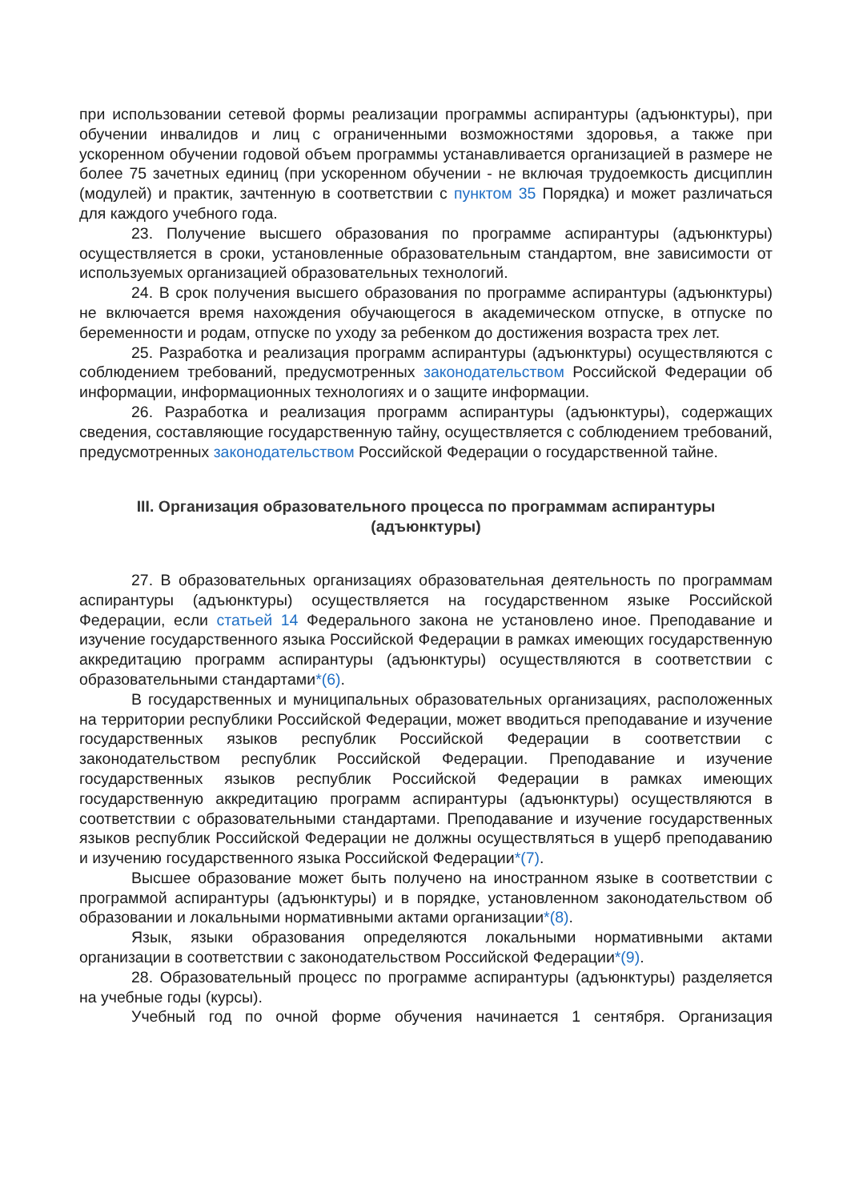при использовании сетевой формы реализации программы аспирантуры (адъюнктуры), при обучении инвалидов и лиц с ограниченными возможностями здоровья, а также при ускоренном обучении годовой объем программы устанавливается организацией в размере не более 75 зачетных единиц (при ускоренном обучении - не включая трудоемкость дисциплин (модулей) и практик, зачтенную в соответствии с пунктом 35 Порядка) и может различаться для каждого учебного года.
23. Получение высшего образования по программе аспирантуры (адъюнктуры) осуществляется в сроки, установленные образовательным стандартом, вне зависимости от используемых организацией образовательных технологий.
24. В срок получения высшего образования по программе аспирантуры (адъюнктуры) не включается время нахождения обучающегося в академическом отпуске, в отпуске по беременности и родам, отпуске по уходу за ребенком до достижения возраста трех лет.
25. Разработка и реализация программ аспирантуры (адъюнктуры) осуществляются с соблюдением требований, предусмотренных законодательством Российской Федерации об информации, информационных технологиях и о защите информации.
26. Разработка и реализация программ аспирантуры (адъюнктуры), содержащих сведения, составляющие государственную тайну, осуществляется с соблюдением требований, предусмотренных законодательством Российской Федерации о государственной тайне.
III. Организация образовательного процесса по программам аспирантуры (адъюнктуры)
27. В образовательных организациях образовательная деятельность по программам аспирантуры (адъюнктуры) осуществляется на государственном языке Российской Федерации, если статьей 14 Федерального закона не установлено иное. Преподавание и изучение государственного языка Российской Федерации в рамках имеющих государственную аккредитацию программ аспирантуры (адъюнктуры) осуществляются в соответствии с образовательными стандартами*(6).
В государственных и муниципальных образовательных организациях, расположенных на территории республики Российской Федерации, может вводиться преподавание и изучение государственных языков республик Российской Федерации в соответствии с законодательством республик Российской Федерации. Преподавание и изучение государственных языков республик Российской Федерации в рамках имеющих государственную аккредитацию программ аспирантуры (адъюнктуры) осуществляются в соответствии с образовательными стандартами. Преподавание и изучение государственных языков республик Российской Федерации не должны осуществляться в ущерб преподаванию и изучению государственного языка Российской Федерации*(7).
Высшее образование может быть получено на иностранном языке в соответствии с программой аспирантуры (адъюнктуры) и в порядке, установленном законодательством об образовании и локальными нормативными актами организации*(8).
Язык, языки образования определяются локальными нормативными актами организации в соответствии с законодательством Российской Федерации*(9).
28. Образовательный процесс по программе аспирантуры (адъюнктуры) разделяется на учебные годы (курсы).
Учебный год по очной форме обучения начинается 1 сентября. Организация